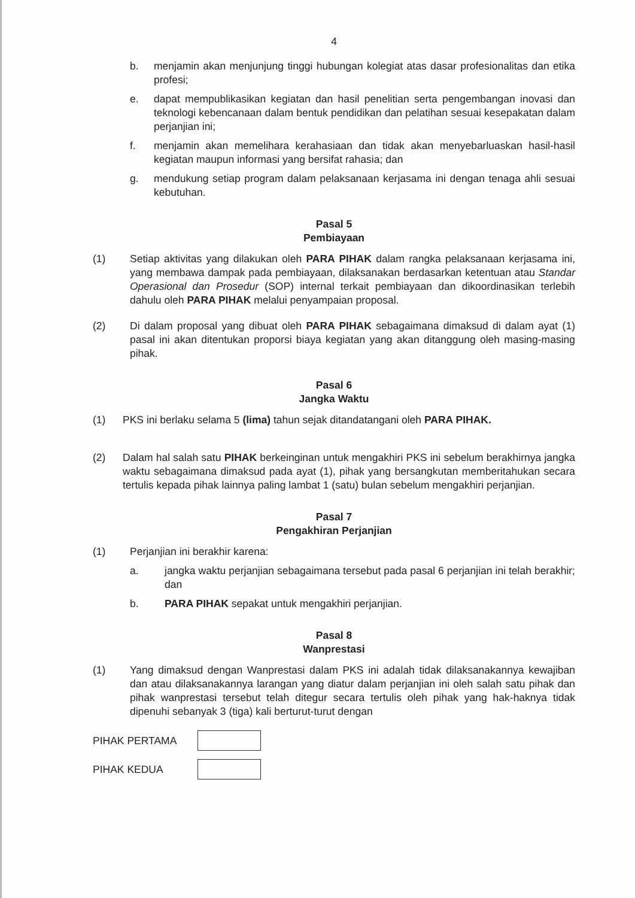4
b. menjamin akan menjunjung tinggi hubungan kolegiat atas dasar profesionalitas dan etika profesi;
e. dapat mempublikasikan kegiatan dan hasil penelitian serta pengembangan inovasi dan teknologi kebencanaan dalam bentuk pendidikan dan pelatihan sesuai kesepakatan dalam perjanjian ini;
f. menjamin akan memelihara kerahasiaan dan tidak akan menyebarluaskan hasil-hasil kegiatan maupun informasi yang bersifat rahasia; dan
g. mendukung setiap program dalam pelaksanaan kerjasama ini dengan tenaga ahli sesuai kebutuhan.
Pasal 5
Pembiayaan
(1) Setiap aktivitas yang dilakukan oleh PARA PIHAK dalam rangka pelaksanaan kerjasama ini, yang membawa dampak pada pembiayaan, dilaksanakan berdasarkan ketentuan atau Standar Operasional dan Prosedur (SOP) internal terkait pembiayaan dan dikoordinasikan terlebih dahulu oleh PARA PIHAK melalui penyampaian proposal.
(2) Di dalam proposal yang dibuat oleh PARA PIHAK sebagaimana dimaksud di dalam ayat (1) pasal ini akan ditentukan proporsi biaya kegiatan yang akan ditanggung oleh masing-masing pihak.
Pasal 6
Jangka Waktu
(1) PKS ini berlaku selama 5 (lima) tahun sejak ditandatangani oleh PARA PIHAK.
(2) Dalam hal salah satu PIHAK berkeinginan untuk mengakhiri PKS ini sebelum berakhirnya jangka waktu sebagaimana dimaksud pada ayat (1), pihak yang bersangkutan memberitahukan secara tertulis kepada pihak lainnya paling lambat 1 (satu) bulan sebelum mengakhiri perjanjian.
Pasal 7
Pengakhiran Perjanjian
(1) Perjanjian ini berakhir karena:
a. jangka waktu perjanjian sebagaimana tersebut pada pasal 6 perjanjian ini telah berakhir; dan
b. PARA PIHAK sepakat untuk mengakhiri perjanjian.
Pasal 8
Wanprestasi
(1) Yang dimaksud dengan Wanprestasi dalam PKS ini adalah tidak dilaksanakannya kewajiban dan atau dilaksanakannya larangan yang diatur dalam perjanjian ini oleh salah satu pihak dan pihak wanprestasi tersebut telah ditegur secara tertulis oleh pihak yang hak-haknya tidak dipenuhi sebanyak 3 (tiga) kali berturut-turut dengan
PIHAK PERTAMA
PIHAK KEDUA